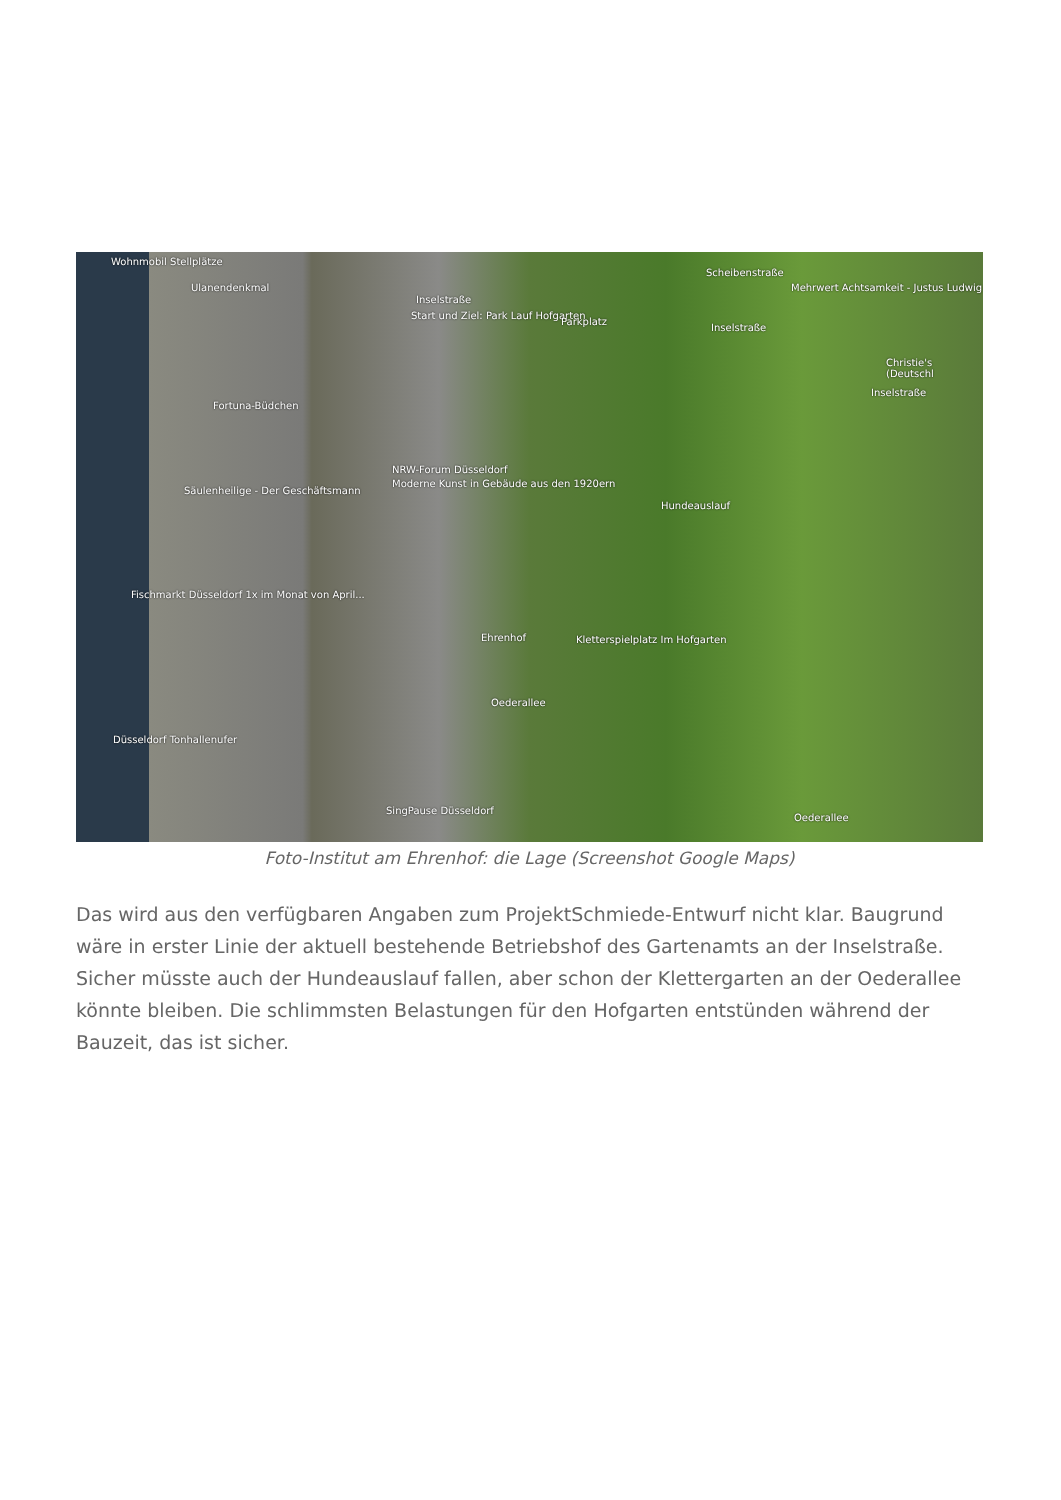Wohnmobil Stellplätze
Ulanendenkmal
Inselstraße
Start und Ziel: Park Lauf Hofgarten
Parkplatz
Mehrwert Achtsamkeit - Justus Ludwig
Scheibenstraße
Inselstraße
Christie's (Deutschl
Inselstraße
Fortuna-Büdchen
NRW-Forum Düsseldorf
Moderne Kunst in Gebäude aus den 1920ern
Säulenheilige - Der Geschäftsmann
Hundeauslauf
Fischmarkt Düsseldorf 1x im Monat von April...
Ehrenhof Kletterspielplatz Im Hofgarten
Oederallee
Düsseldorf Tonhallenufer
SingPause Düsseldorf
Oederallee
Foto-Institut am Ehrenhof: die Lage (Screenshot Google Maps)
Das wird aus den verfügbaren Angaben zum ProjektSchmiede-Entwurf nicht klar. Baugrund wäre in erster Linie der aktuell bestehende Betriebshof des Gartenamts an der Inselstraße. Sicher müsste auch der Hundeauslauf fallen, aber schon der Klettergarten an der Oederallee könnte bleiben. Die schlimmsten Belastungen für den Hofgarten entstünden während der Bauzeit, das ist sicher.